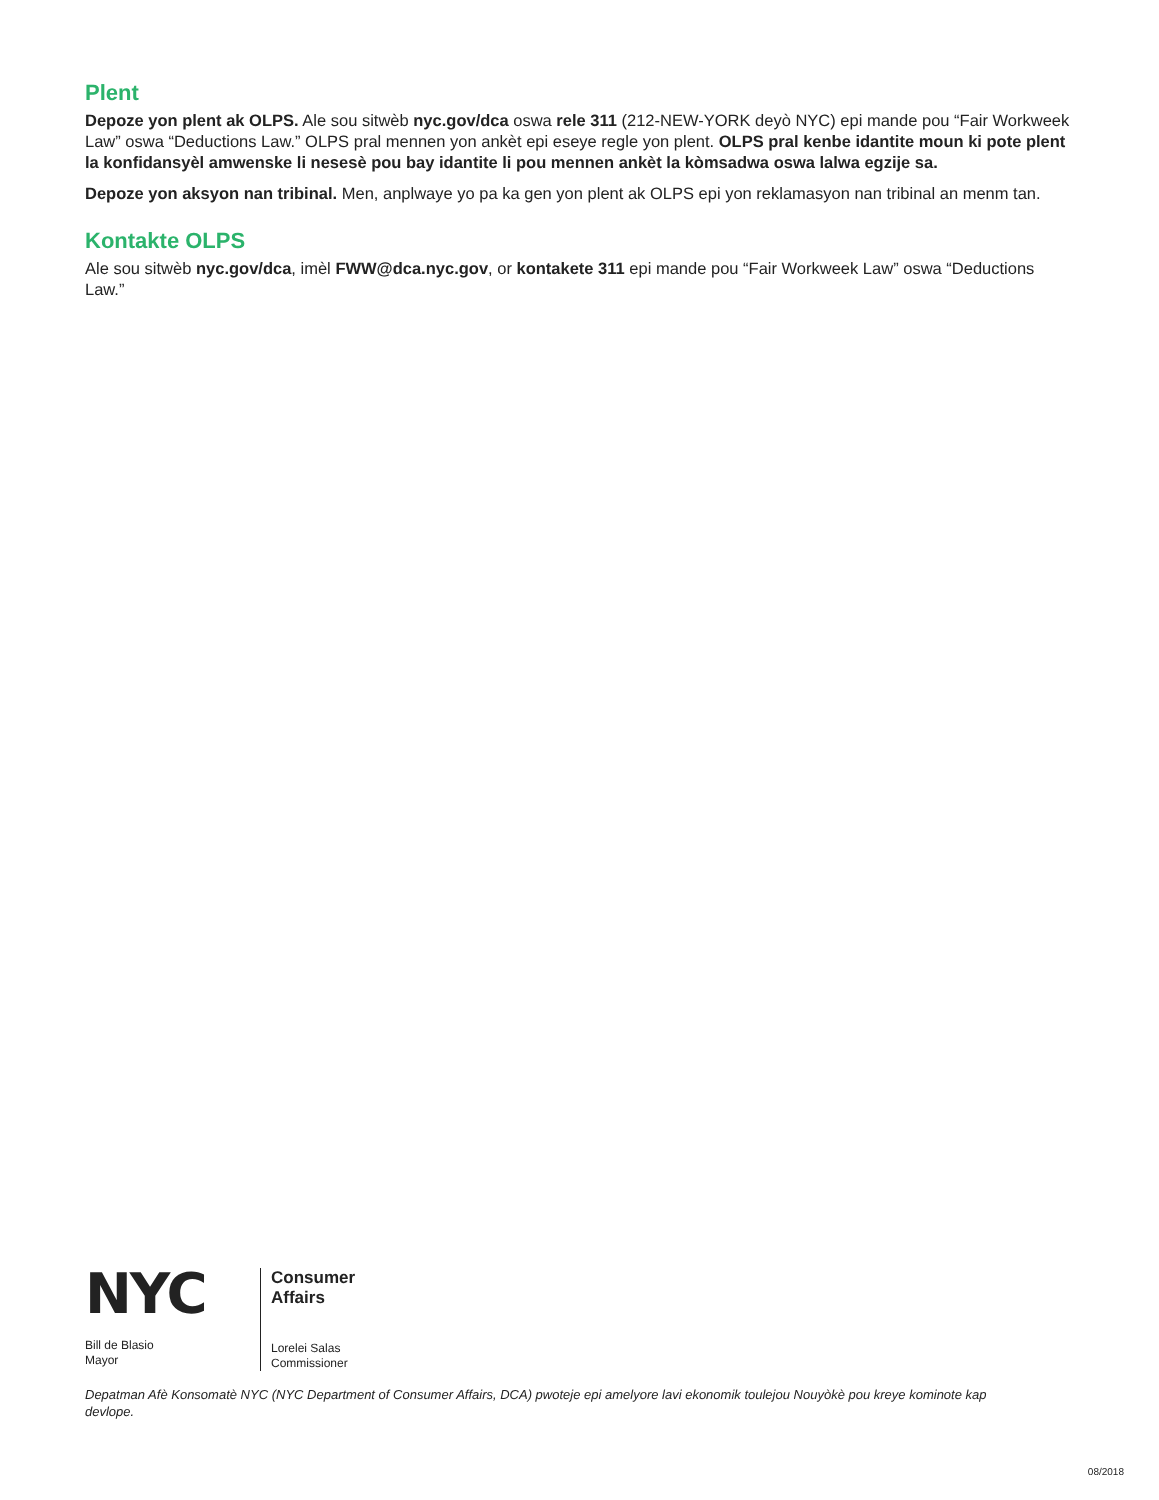Plent
Depoze yon plent ak OLPS. Ale sou sitwèb nyc.gov/dca oswa rele 311 (212-NEW-YORK deyò NYC) epi mande pou “Fair Workweek Law” oswa “Deductions Law.” OLPS pral mennen yon ankèt epi eseye regle yon plent. OLPS pral kenbe idantite moun ki pote plent la konfidansyèl amwenske li nesesè pou bay idantite li pou mennen ankèt la kòmsadwa oswa lalwa egzije sa.
Depoze yon aksyon nan tribinal. Men, anplwaye yo pa ka gen yon plent ak OLPS epi yon reklamasyon nan tribinal an menm tan.
Kontakte OLPS
Ale sou sitwèb nyc.gov/dca, imèl FWW@dca.nyc.gov, or kontakete 311 epi mande pou “Fair Workweek Law” oswa “Deductions Law.”
NYC
Bill de Blasio
Mayor
Consumer
Affairs
Lorelei Salas
Commissioner
Depatman Afè Konsomatè NYC (NYC Department of Consumer Affairs, DCA) pwoteje epi amelyore lavi ekonomik toulejou Nouyòkè pou kreye kominote kap devlope.
08/2018